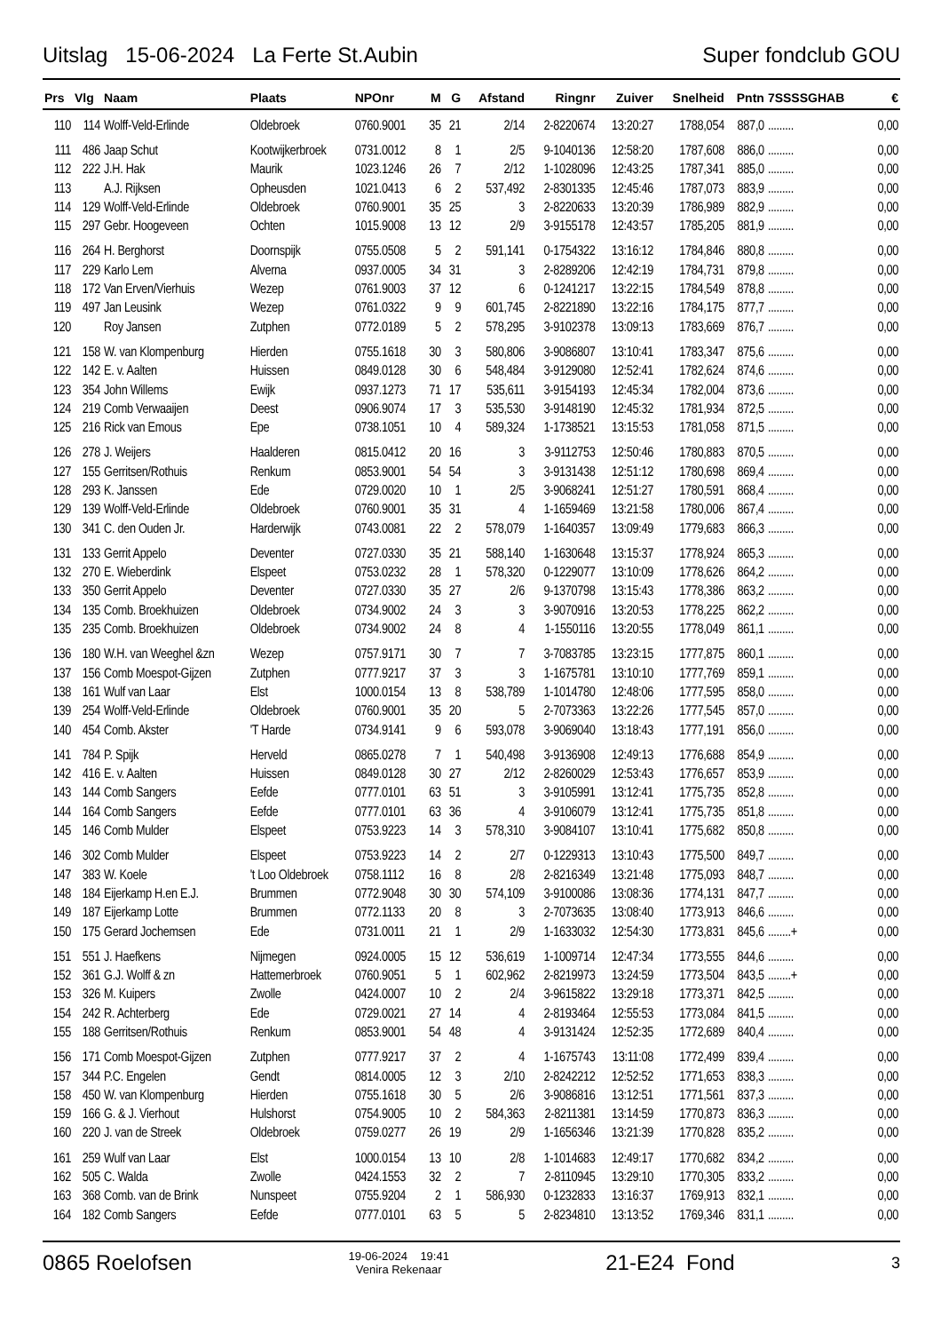Uitslag 15-06-2024 La Ferte St.Aubin Super fondclub GOU
| Prs | Vlg | Naam | Plaats | NPOnr | M | G | Afstand | Ringnr | Zuiver | Snelheid | Pntn | 7SSSSGHAB | € |
| --- | --- | --- | --- | --- | --- | --- | --- | --- | --- | --- | --- | --- | --- |
| 110 | 114 | Wolff-Veld-Erlinde | Oldebroek | 0760.9001 | 35 | 21 | 2/14 | 2-8220674 | 13:20:27 | 1788,054 | 887,0 | ......... | 0,00 |
| 111 | 486 | Jaap Schut | Kootwijkerbroek | 0731.0012 | 8 | 1 | 2/5 | 9-1040136 | 12:58:20 | 1787,608 | 886,0 | ......... | 0,00 |
| 112 | 222 | J.H. Hak | Maurik | 1023.1246 | 26 | 7 | 2/12 | 1-1028096 | 12:43:25 | 1787,341 | 885,0 | ......... | 0,00 |
| 113 | | A.J. Rijksen | Opheusden | 1021.0413 | 6 | 2 | 537,492 | 2-8301335 | 12:45:46 | 1787,073 | 883,9 | ......... | 0,00 |
| 114 | 129 | Wolff-Veld-Erlinde | Oldebroek | 0760.9001 | 35 | 25 | 3 | 2-8220633 | 13:20:39 | 1786,989 | 882,9 | ......... | 0,00 |
| 115 | 297 | Gebr. Hoogeveen | Ochten | 1015.9008 | 13 | 12 | 2/9 | 3-9155178 | 12:43:57 | 1785,205 | 881,9 | ......... | 0,00 |
| 116 | 264 | H. Berghorst | Doornspijk | 0755.0508 | 5 | 2 | 591,141 | 0-1754322 | 13:16:12 | 1784,846 | 880,8 | ......... | 0,00 |
| 117 | 229 | Karlo Lem | Alverna | 0937.0005 | 34 | 31 | 3 | 2-8289206 | 12:42:19 | 1784,731 | 879,8 | ......... | 0,00 |
| 118 | 172 | Van Erven/Vierhuis | Wezep | 0761.9003 | 37 | 12 | 6 | 0-1241217 | 13:22:15 | 1784,549 | 878,8 | ......... | 0,00 |
| 119 | 497 | Jan Leusink | Wezep | 0761.0322 | 9 | 9 | 601,745 | 2-8221890 | 13:22:16 | 1784,175 | 877,7 | ......... | 0,00 |
| 120 | | Roy Jansen | Zutphen | 0772.0189 | 5 | 2 | 578,295 | 3-9102378 | 13:09:13 | 1783,669 | 876,7 | ......... | 0,00 |
| 121 | 158 | W. van Klompenburg | Hierden | 0755.1618 | 30 | 3 | 580,806 | 3-9086807 | 13:10:41 | 1783,347 | 875,6 | ......... | 0,00 |
| 122 | 142 | E. v. Aalten | Huissen | 0849.0128 | 30 | 6 | 548,484 | 3-9129080 | 12:52:41 | 1782,624 | 874,6 | ......... | 0,00 |
| 123 | 354 | John Willems | Ewijk | 0937.1273 | 71 | 17 | 535,611 | 3-9154193 | 12:45:34 | 1782,004 | 873,6 | ......... | 0,00 |
| 124 | 219 | Comb Verwaaijen | Deest | 0906.9074 | 17 | 3 | 535,530 | 3-9148190 | 12:45:32 | 1781,934 | 872,5 | ......... | 0,00 |
| 125 | 216 | Rick van Emous | Epe | 0738.1051 | 10 | 4 | 589,324 | 1-1738521 | 13:15:53 | 1781,058 | 871,5 | ......... | 0,00 |
| 126 | 278 | J. Weijers | Haalderen | 0815.0412 | 20 | 16 | 3 | 3-9112753 | 12:50:46 | 1780,883 | 870,5 | ......... | 0,00 |
| 127 | 155 | Gerritsen/Rothuis | Renkum | 0853.9001 | 54 | 54 | 3 | 3-9131438 | 12:51:12 | 1780,698 | 869,4 | ......... | 0,00 |
| 128 | 293 | K. Janssen | Ede | 0729.0020 | 10 | 1 | 2/5 | 3-9068241 | 12:51:27 | 1780,591 | 868,4 | ......... | 0,00 |
| 129 | 139 | Wolff-Veld-Erlinde | Oldebroek | 0760.9001 | 35 | 31 | 4 | 1-1659469 | 13:21:58 | 1780,006 | 867,4 | ......... | 0,00 |
| 130 | 341 | C. den Ouden Jr. | Harderwijk | 0743.0081 | 22 | 2 | 578,079 | 1-1640357 | 13:09:49 | 1779,683 | 866,3 | ......... | 0,00 |
| 131 | 133 | Gerrit Appelo | Deventer | 0727.0330 | 35 | 21 | 588,140 | 1-1630648 | 13:15:37 | 1778,924 | 865,3 | ......... | 0,00 |
| 132 | 270 | E. Wieberdink | Elspeet | 0753.0232 | 28 | 1 | 578,320 | 0-1229077 | 13:10:09 | 1778,626 | 864,2 | ......... | 0,00 |
| 133 | 350 | Gerrit Appelo | Deventer | 0727.0330 | 35 | 27 | 2/6 | 9-1370798 | 13:15:43 | 1778,386 | 863,2 | ......... | 0,00 |
| 134 | 135 | Comb. Broekhuizen | Oldebroek | 0734.9002 | 24 | 3 | 3 | 3-9070916 | 13:20:53 | 1778,225 | 862,2 | ......... | 0,00 |
| 135 | 235 | Comb. Broekhuizen | Oldebroek | 0734.9002 | 24 | 8 | 4 | 1-1550116 | 13:20:55 | 1778,049 | 861,1 | ......... | 0,00 |
| 136 | 180 | W.H. van Weeghel &zn | Wezep | 0757.9171 | 30 | 7 | 7 | 3-7083785 | 13:23:15 | 1777,875 | 860,1 | ......... | 0,00 |
| 137 | 156 | Comb Moespot-Gijzen | Zutphen | 0777.9217 | 37 | 3 | 3 | 1-1675781 | 13:10:10 | 1777,769 | 859,1 | ......... | 0,00 |
| 138 | 161 | Wulf van Laar | Elst | 1000.0154 | 13 | 8 | 538,789 | 1-1014780 | 12:48:06 | 1777,595 | 858,0 | ......... | 0,00 |
| 139 | 254 | Wolff-Veld-Erlinde | Oldebroek | 0760.9001 | 35 | 20 | 5 | 2-7073363 | 13:22:26 | 1777,545 | 857,0 | ......... | 0,00 |
| 140 | 454 | Comb. Akster | 'T Harde | 0734.9141 | 9 | 6 | 593,078 | 3-9069040 | 13:18:43 | 1777,191 | 856,0 | ......... | 0,00 |
| 141 | 784 | P. Spijk | Herveld | 0865.0278 | 7 | 1 | 540,498 | 3-9136908 | 12:49:13 | 1776,688 | 854,9 | ......... | 0,00 |
| 142 | 416 | E. v. Aalten | Huissen | 0849.0128 | 30 | 27 | 2/12 | 2-8260029 | 12:53:43 | 1776,657 | 853,9 | ......... | 0,00 |
| 143 | 144 | Comb Sangers | Eefde | 0777.0101 | 63 | 51 | 3 | 3-9105991 | 13:12:41 | 1775,735 | 852,8 | ......... | 0,00 |
| 144 | 164 | Comb Sangers | Eefde | 0777.0101 | 63 | 36 | 4 | 3-9106079 | 13:12:41 | 1775,735 | 851,8 | ......... | 0,00 |
| 145 | 146 | Comb Mulder | Elspeet | 0753.9223 | 14 | 3 | 578,310 | 3-9084107 | 13:10:41 | 1775,682 | 850,8 | ......... | 0,00 |
| 146 | 302 | Comb Mulder | Elspeet | 0753.9223 | 14 | 2 | 2/7 | 0-1229313 | 13:10:43 | 1775,500 | 849,7 | ......... | 0,00 |
| 147 | 383 | W. Koele | 't Loo Oldebroek | 0758.1112 | 16 | 8 | 2/8 | 2-8216349 | 13:21:48 | 1775,093 | 848,7 | ......... | 0,00 |
| 148 | 184 | Eijerkamp H.en E.J. | Brummen | 0772.9048 | 30 | 30 | 574,109 | 3-9100086 | 13:08:36 | 1774,131 | 847,7 | ......... | 0,00 |
| 149 | 187 | Eijerkamp Lotte | Brummen | 0772.1133 | 20 | 8 | 3 | 2-7073635 | 13:08:40 | 1773,913 | 846,6 | ......... | 0,00 |
| 150 | 175 | Gerard Jochemsen | Ede | 0731.0011 | 21 | 1 | 2/9 | 1-1633032 | 12:54:30 | 1773,831 | 845,6 | ........+ | 0,00 |
| 151 | 551 | J. Haefkens | Nijmegen | 0924.0005 | 15 | 12 | 536,619 | 1-1009714 | 12:47:34 | 1773,555 | 844,6 | ......... | 0,00 |
| 152 | 361 | G.J. Wolff & zn | Hattemerbroek | 0760.9051 | 5 | 1 | 602,962 | 2-8219973 | 13:24:59 | 1773,504 | 843,5 | ........+ | 0,00 |
| 153 | 326 | M. Kuipers | Zwolle | 0424.0007 | 10 | 2 | 2/4 | 3-9615822 | 13:29:18 | 1773,371 | 842,5 | ......... | 0,00 |
| 154 | 242 | R. Achterberg | Ede | 0729.0021 | 27 | 14 | 4 | 2-8193464 | 12:55:53 | 1773,084 | 841,5 | ......... | 0,00 |
| 155 | 188 | Gerritsen/Rothuis | Renkum | 0853.9001 | 54 | 48 | 4 | 3-9131424 | 12:52:35 | 1772,689 | 840,4 | ......... | 0,00 |
| 156 | 171 | Comb Moespot-Gijzen | Zutphen | 0777.9217 | 37 | 2 | 4 | 1-1675743 | 13:11:08 | 1772,499 | 839,4 | ......... | 0,00 |
| 157 | 344 | P.C. Engelen | Gendt | 0814.0005 | 12 | 3 | 2/10 | 2-8242212 | 12:52:52 | 1771,653 | 838,3 | ......... | 0,00 |
| 158 | 450 | W. van Klompenburg | Hierden | 0755.1618 | 30 | 5 | 2/6 | 3-9086816 | 13:12:51 | 1771,561 | 837,3 | ......... | 0,00 |
| 159 | 166 | G. & J. Vierhout | Hulshorst | 0754.9005 | 10 | 2 | 584,363 | 2-8211381 | 13:14:59 | 1770,873 | 836,3 | ......... | 0,00 |
| 160 | 220 | J. van de Streek | Oldebroek | 0759.0277 | 26 | 19 | 2/9 | 1-1656346 | 13:21:39 | 1770,828 | 835,2 | ......... | 0,00 |
| 161 | 259 | Wulf van Laar | Elst | 1000.0154 | 13 | 10 | 2/8 | 1-1014683 | 12:49:17 | 1770,682 | 834,2 | ......... | 0,00 |
| 162 | 505 | C. Walda | Zwolle | 0424.1553 | 32 | 2 | 7 | 2-8110945 | 13:29:10 | 1770,305 | 833,2 | ......... | 0,00 |
| 163 | 368 | Comb. van de Brink | Nunspeet | 0755.9204 | 2 | 1 | 586,930 | 0-1232833 | 13:16:37 | 1769,913 | 832,1 | ......... | 0,00 |
| 164 | 182 | Comb Sangers | Eefde | 0777.0101 | 63 | 5 | 5 | 2-8234810 | 13:13:52 | 1769,346 | 831,1 | ......... | 0,00 |
0865 Roelofsen 19-06-2024 19:41
Venira Rekenaar 21-E24 Fond 3